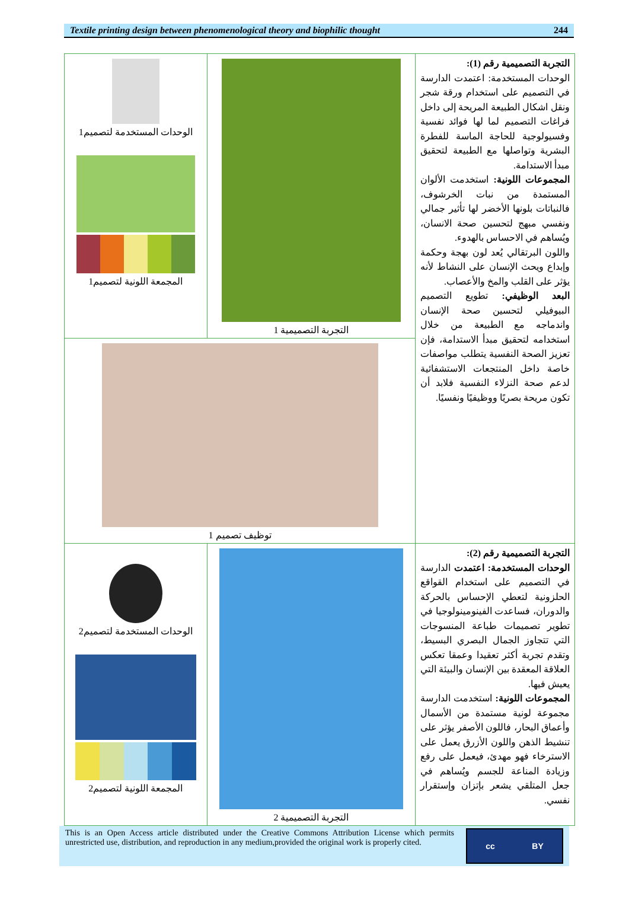Textile printing design between phenomenological theory and biophilic thought 244
| الوحدات المستخدمة لتصميم1 المجمعة اللونية لتصميم1 | التجربة التصميمية 1 | التجربة التصميمية رقم (1): الوحدات المستخدمة: اعتمدت الدارسة في التصميم على استخدام ورقة شجر ونقل اشكال الطبيعة المريحة إلى داخل فراغات التصميم لما لها فوائد نفسية وفسيولوجية للحاجة الماسة للفطرة البشرية وتواصلها مع الطبيعة لتحقيق مبدأ الاستدامة. المجموعات اللونية: استخدمت الألوان المستمدة من نبات الخرشوف، فالنباتات بلونها الأخضر لها تأثير جمالي ونفسي مبهج لتحسين صحة الانسان، ويُساهم في الاحساس بالهدوء. واللون البرتقالي يُعد لون بهجة وحكمة وإبداع ويحث الإنسان على النشاط لأنه يؤثر على القلب والمخ والأعصاب. البعد الوظيفي: تطويع التصميم البيوفيلي لتحسين صحة الإنسان واندماجه مع الطبيعة من خلال استخدامه لتحقيق مبدأ الاستدامة، فإن تعزيز الصحة النفسية يتطلب مواصفات خاصة داخل المنتجعات الاستشفائية لدعم صحة النزلاء النفسية فلابد أن تكون مريحة بصريًا ووظيفيًا ونفسيًا. |
| توظيف تصميم 1 | | |
| الوحدات المستخدمة لتصميم2 المجمعة اللونية لتصميم2 | التجربة التصميمية 2 | التجربة التصميمية رقم (2): الوحدات المستخدمة: اعتمدت الدارسة في التصميم على استخدام القواقع الحلزونية لتعطي الإحساس بالحركة والدوران، فساعدت الفينومينولوجيا في تطوير تصميمات طباعة المنسوجات التي تتجاوز الجمال البصري البسيط، وتقدم تجربة أكثر تعقيدا وعمقا تعكس العلاقة المعقدة بين الإنسان والبيئة التي يعيش فيها. المجموعات اللونية: استخدمت الدارسة مجموعة لونية مستمدة من الأسمال وأعماق البحار، فاللون الأصفر يؤثر على تنشيط الذهن واللون الأزرق يعمل على الاسترخاء فهو مهدئ، فيعمل على رفع وزيادة المناعة للجسم ويُساهم في جعل المتلقي يشعر بإتزان وإستقرار نفسي. |
This is an Open Access article distributed under the Creative Commons Attribution License which permits unrestricted use, distribution, and reproduction in any medium,provided the original work is properly cited.
cc BY